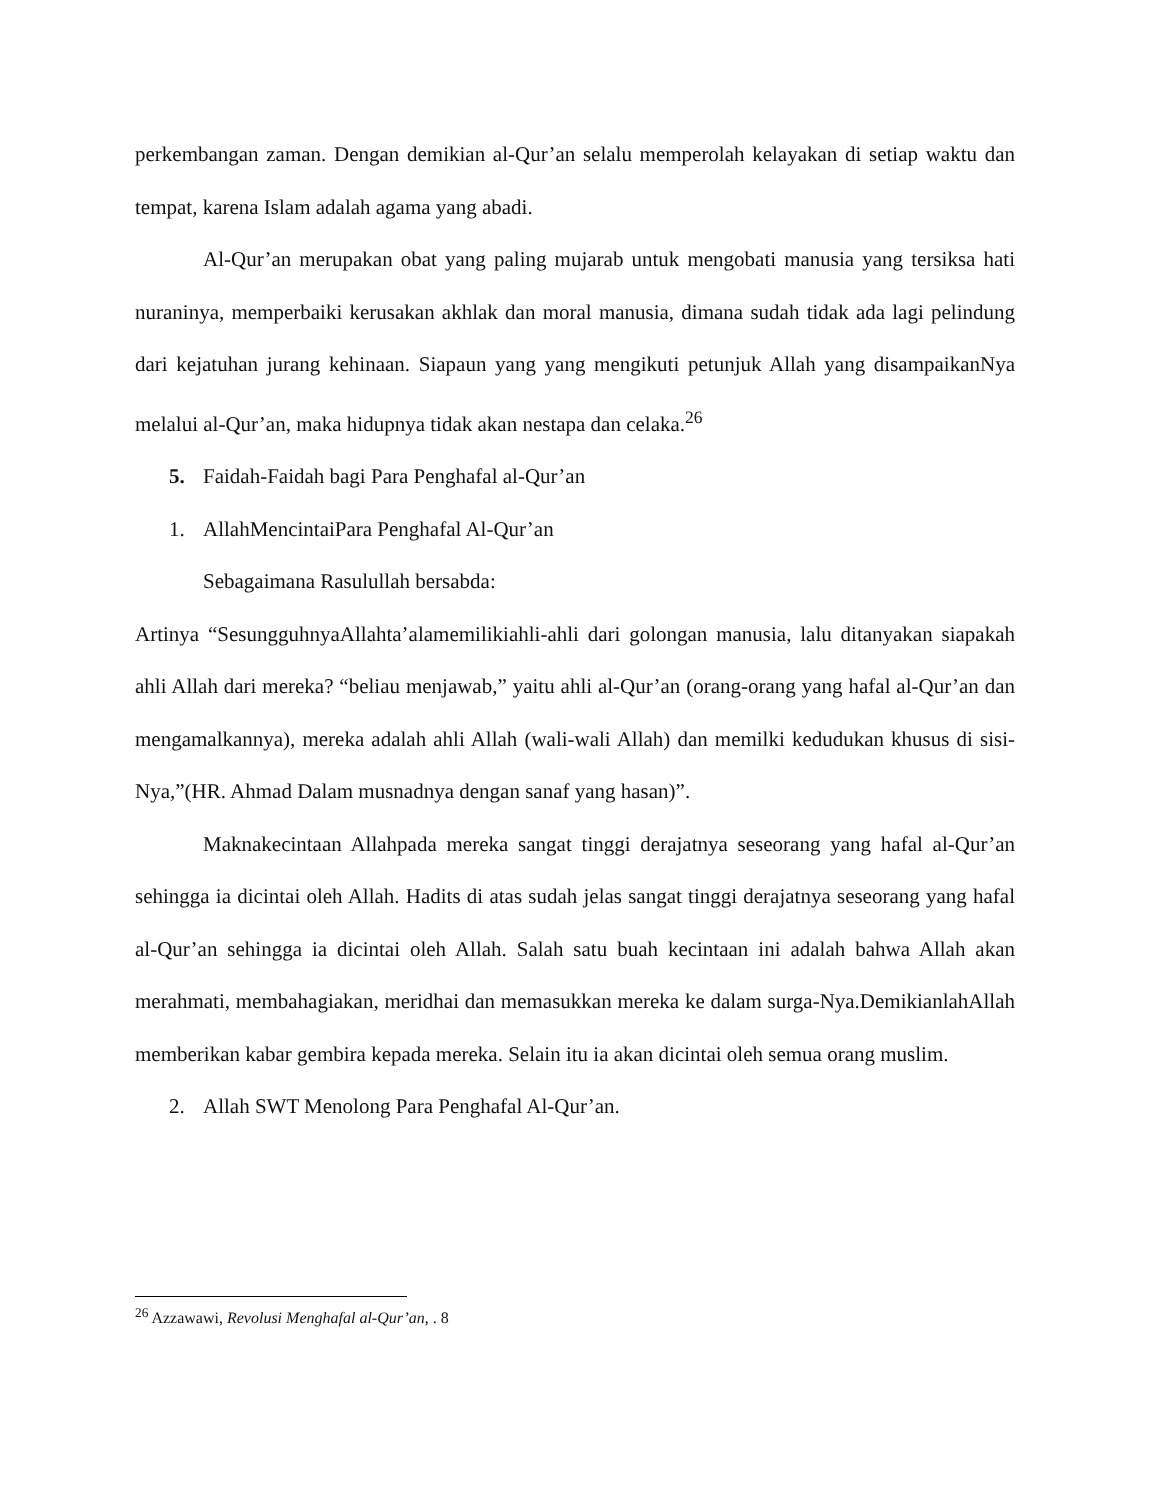perkembangan zaman. Dengan demikian al-Qur’an selalu memperolah kelayakan di setiap waktu dan tempat, karena Islam adalah agama yang abadi.
Al-Qur’an merupakan obat yang paling mujarab untuk mengobati manusia yang tersiksa hati nuraninya, memperbaiki kerusakan akhlak dan moral manusia, dimana sudah tidak ada lagi pelindung dari kejatuhan jurang kehinaan. Siapaun yang yang mengikuti petunjuk Allah yang disampaikanNya melalui al-Qur’an, maka hidupnya tidak akan nestapa dan celaka.<sup>26</sup>
5. Faidah-Faidah bagi Para Penghafal al-Qur’an
1. AllahMencintaiPara Penghafal Al-Qur’an
Sebagaimana Rasulullah bersabda:
Artinya “SesungguhnyaAllahta’alamemilikiahli-ahli dari golongan manusia, lalu ditanyakan siapakah ahli Allah dari mereka? “beliau menjawab,” yaitu ahli al-Qur’an (orang-orang yang hafal al-Qur’an dan mengamalkannya), mereka adalah ahli Allah (wali-wali Allah) dan memilki kedudukan khusus di sisi-Nya,”(HR. Ahmad Dalam musnadnya dengan sanaf yang hasan)”.
Maknakecintaan Allahpada mereka sangat tinggi derajatnya seseorang yang hafal al-Qur’an sehingga ia dicintai oleh Allah. Hadits di atas sudah jelas sangat tinggi derajatnya seseorang yang hafal al-Qur’an sehingga ia dicintai oleh Allah. Salah satu buah kecintaan ini adalah bahwa Allah akan merahmati, membahagiakan, meridhai dan memasukkan mereka ke dalam surga-Nya.DemikianlahAllah memberikan kabar gembira kepada mereka. Selain itu ia akan dicintai oleh semua orang muslim.
2. Allah SWT Menolong Para Penghafal Al-Qur’an.
<sup>26</sup> Azzawawi, Revolusi Menghafal al-Qur’an, . 8